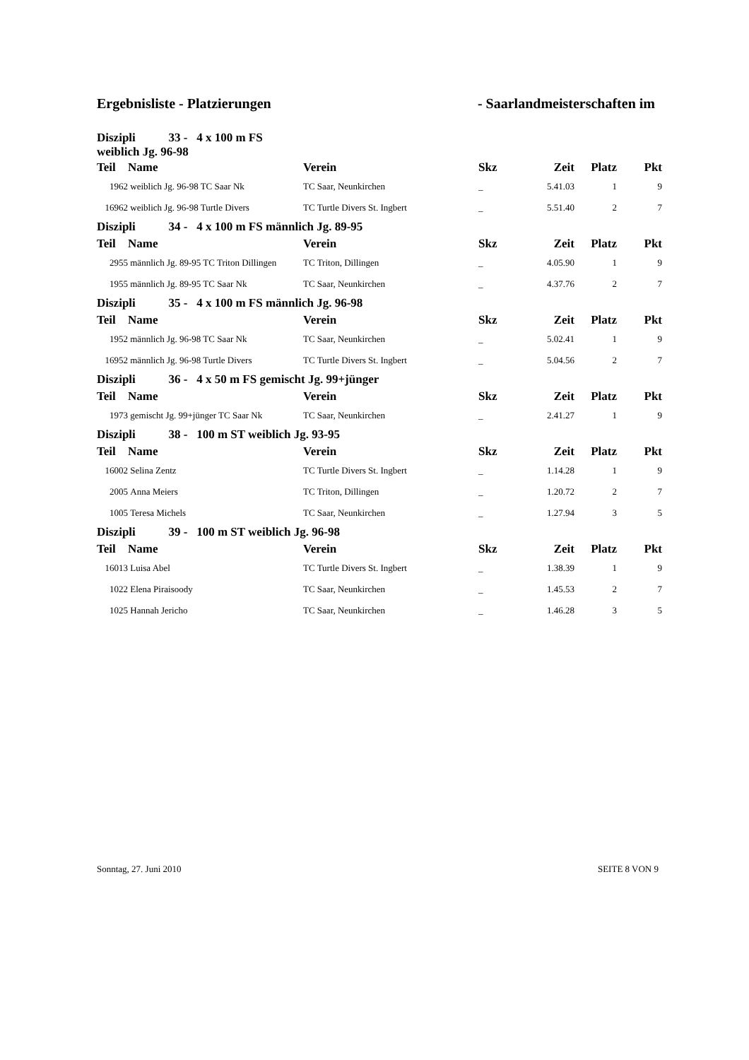Ergebnisliste - Platzierungen - Saarlandmeisterschaften im
| Diszipli 33 - 4 x 100 m FS weiblich Jg. 96-98 | | | | | | |
| --- | --- | --- | --- | --- | --- | --- |
| Teil | Name | Verein | Skz | Zeit | Platz | Pkt |
| 1962 | weiblich Jg. 96-98 TC Saar Nk | TC Saar, Neunkirchen | _ | 5.41.03 | 1 | 9 |
| 16962 | weiblich Jg. 96-98 Turtle Divers | TC Turtle Divers St. Ingbert | _ | 5.51.40 | 2 | 7 |
| Diszipli 34 - 4 x 100 m FS männlich Jg. 89-95 | | | | | | |
| Teil | Name | Verein | Skz | Zeit | Platz | Pkt |
| 2955 | männlich Jg. 89-95 TC Triton Dillingen | TC Triton, Dillingen | _ | 4.05.90 | 1 | 9 |
| 1955 | männlich Jg. 89-95 TC Saar Nk | TC Saar, Neunkirchen | _ | 4.37.76 | 2 | 7 |
| Diszipli 35 - 4 x 100 m FS männlich Jg. 96-98 | | | | | | |
| Teil | Name | Verein | Skz | Zeit | Platz | Pkt |
| 1952 | männlich Jg. 96-98 TC Saar Nk | TC Saar, Neunkirchen | _ | 5.02.41 | 1 | 9 |
| 16952 | männlich Jg. 96-98 Turtle Divers | TC Turtle Divers St. Ingbert | _ | 5.04.56 | 2 | 7 |
| Diszipli 36 - 4 x 50 m FS gemischt Jg. 99+jünger | | | | | | |
| Teil | Name | Verein | Skz | Zeit | Platz | Pkt |
| 1973 | gemischt Jg. 99+jünger TC Saar Nk | TC Saar, Neunkirchen | _ | 2.41.27 | 1 | 9 |
| Diszipli 38 - 100 m ST weiblich Jg. 93-95 | | | | | | |
| Teil | Name | Verein | Skz | Zeit | Platz | Pkt |
| 16002 | Selina Zentz | TC Turtle Divers St. Ingbert | _ | 1.14.28 | 1 | 9 |
| 2005 | Anna Meiers | TC Triton, Dillingen | _ | 1.20.72 | 2 | 7 |
| 1005 | Teresa Michels | TC Saar, Neunkirchen | _ | 1.27.94 | 3 | 5 |
| Diszipli 39 - 100 m ST weiblich Jg. 96-98 | | | | | | |
| Teil | Name | Verein | Skz | Zeit | Platz | Pkt |
| 16013 | Luisa Abel | TC Turtle Divers St. Ingbert | _ | 1.38.39 | 1 | 9 |
| 1022 | Elena Piraisoody | TC Saar, Neunkirchen | _ | 1.45.53 | 2 | 7 |
| 1025 | Hannah Jericho | TC Saar, Neunkirchen | _ | 1.46.28 | 3 | 5 |
Sonntag, 27. Juni 2010 SEITE 8 VON 9